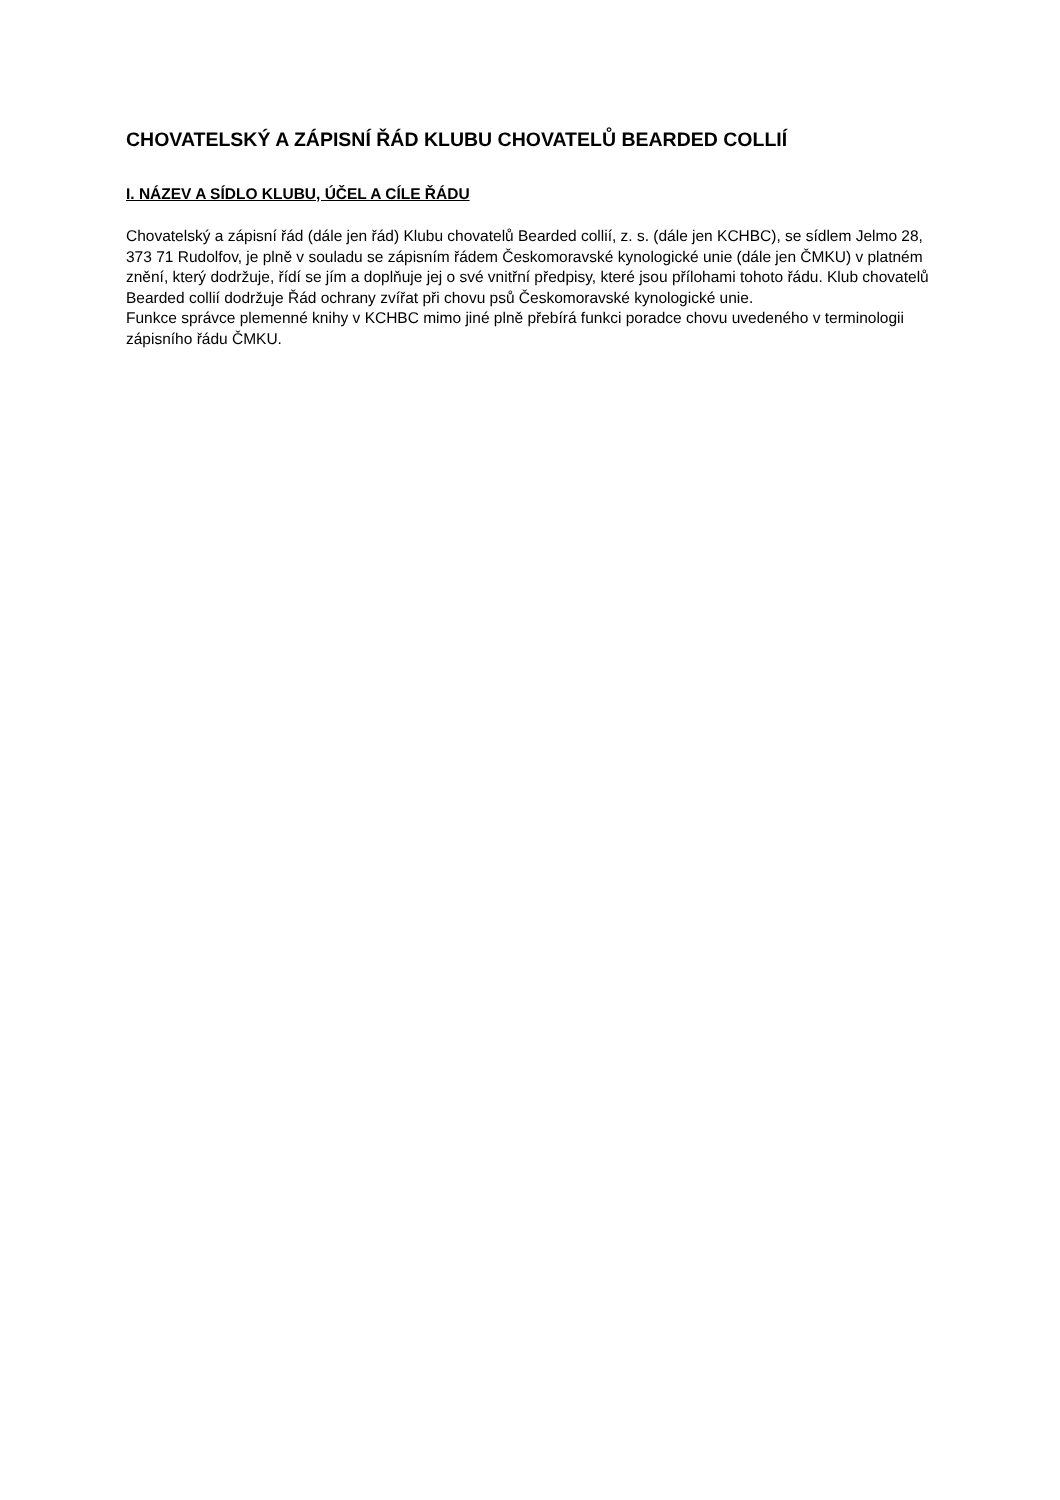CHOVATELSKÝ A ZÁPISNÍ ŘÁD KLUBU CHOVATELŮ BEARDED COLLIÍ
I. NÁZEV A SÍDLO KLUBU, ÚČEL A CÍLE ŘÁDU
Chovatelský a zápisní řád (dále jen řád) Klubu chovatelů Bearded collií, z. s. (dále jen KCHBC), se sídlem Jelmo 28, 373 71 Rudolfov, je plně v souladu se zápisním řádem Českomoravské kynologické unie (dále jen ČMKU) v platném znění, který dodržuje, řídí se jím a doplňuje jej o své vnitřní předpisy, které jsou přílohami tohoto řádu. Klub chovatelů Bearded collií dodržuje Řád ochrany zvířat při chovu psů Českomoravské kynologické unie.
Funkce správce plemenné knihy v KCHBC mimo jiné plně přebírá funkci poradce chovu uvedeného v terminologii zápisního řádu ČMKU.